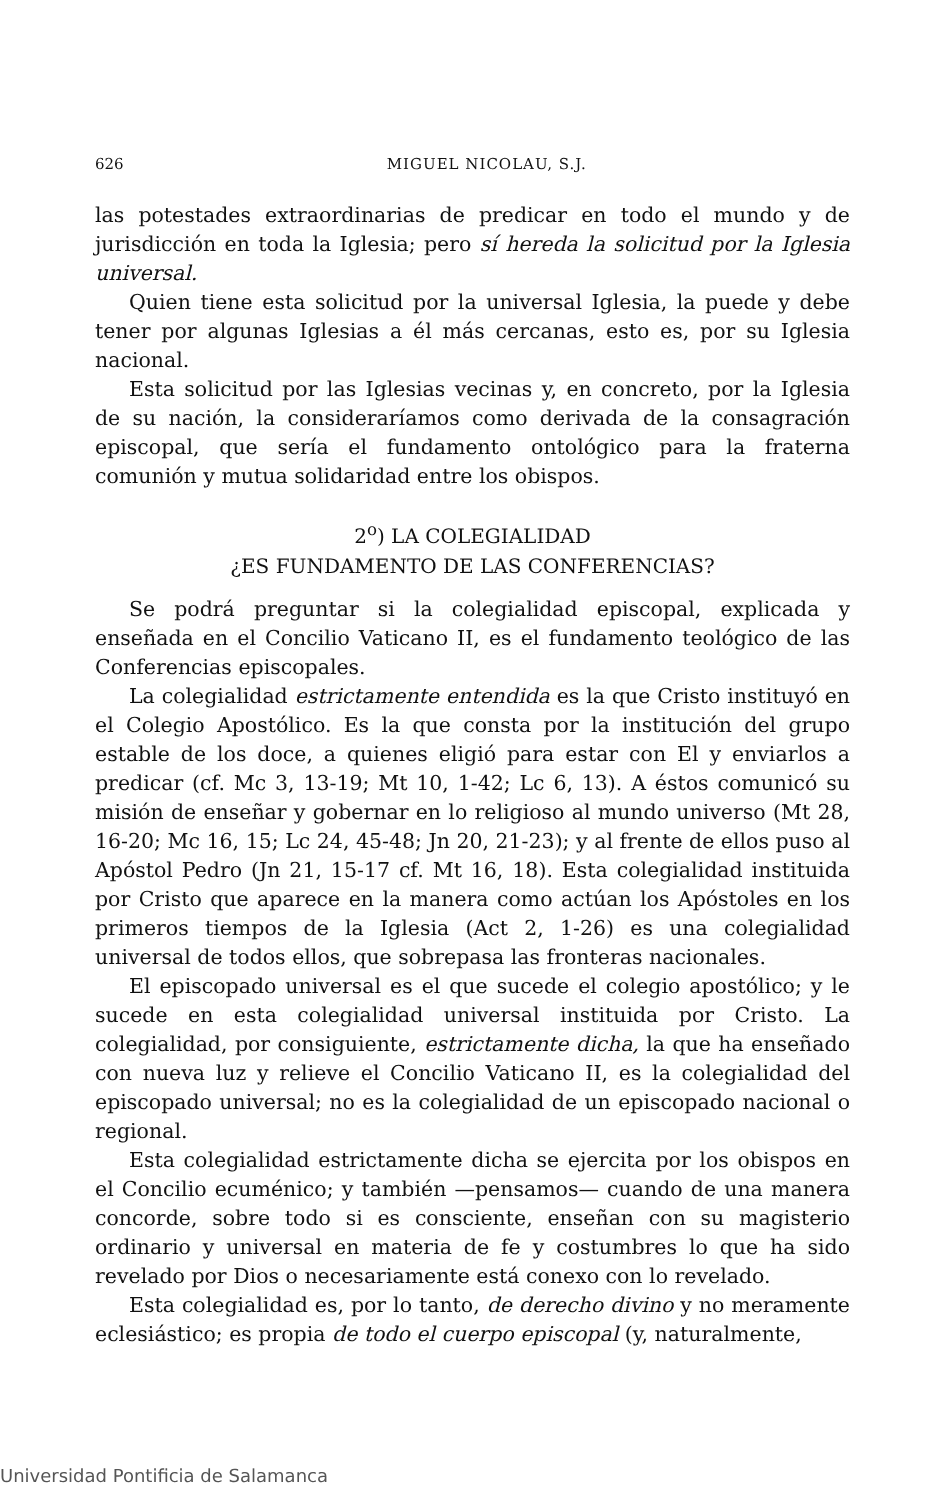626 MIGUEL NICOLAU, S.J.
las potestades extraordinarias de predicar en todo el mundo y de jurisdicción en toda la Iglesia; pero sí hereda la solicitud por la Iglesia universal.
Quien tiene esta solicitud por la universal Iglesia, la puede y debe tener por algunas Iglesias a él más cercanas, esto es, por su Iglesia nacional.
Esta solicitud por las Iglesias vecinas y, en concreto, por la Iglesia de su nación, la consideraríamos como derivada de la consagración episcopal, que sería el fundamento ontológico para la fraterna comunión y mutua solidaridad entre los obispos.
2<sup>o</sup>) LA COLEGIALIDAD
¿ES FUNDAMENTO DE LAS CONFERENCIAS?
Se podrá preguntar si la colegialidad episcopal, explicada y enseñada en el Concilio Vaticano II, es el fundamento teológico de las Conferencias episcopales.
La colegialidad estrictamente entendida es la que Cristo instituyó en el Colegio Apostólico. Es la que consta por la institución del grupo estable de los doce, a quienes eligió para estar con El y enviarlos a predicar (cf. Mc 3, 13-19; Mt 10, 1-42; Lc 6, 13). A éstos comunicó su misión de enseñar y gobernar en lo religioso al mundo universo (Mt 28, 16-20; Mc 16, 15; Lc 24, 45-48; Jn 20, 21-23); y al frente de ellos puso al Apóstol Pedro (Jn 21, 15-17 cf. Mt 16, 18). Esta colegialidad instituida por Cristo que aparece en la manera como actúan los Apóstoles en los primeros tiempos de la Iglesia (Act 2, 1-26) es una colegialidad universal de todos ellos, que sobrepasa las fronteras nacionales.
El episcopado universal es el que sucede el colegio apostólico; y le sucede en esta colegialidad universal instituida por Cristo. La colegialidad, por consiguiente, estrictamente dicha, la que ha enseñado con nueva luz y relieve el Concilio Vaticano II, es la colegialidad del episcopado universal; no es la colegialidad de un episcopado nacional o regional.
Esta colegialidad estrictamente dicha se ejercita por los obispos en el Concilio ecuménico; y también —pensamos— cuando de una manera concorde, sobre todo si es consciente, enseñan con su magisterio ordinario y universal en materia de fe y costumbres lo que ha sido revelado por Dios o necesariamente está conexo con lo revelado.
Esta colegialidad es, por lo tanto, de derecho divino y no meramente eclesiástico; es propia de todo el cuerpo episcopal (y, naturalmente,
Universidad Pontificia de Salamanca